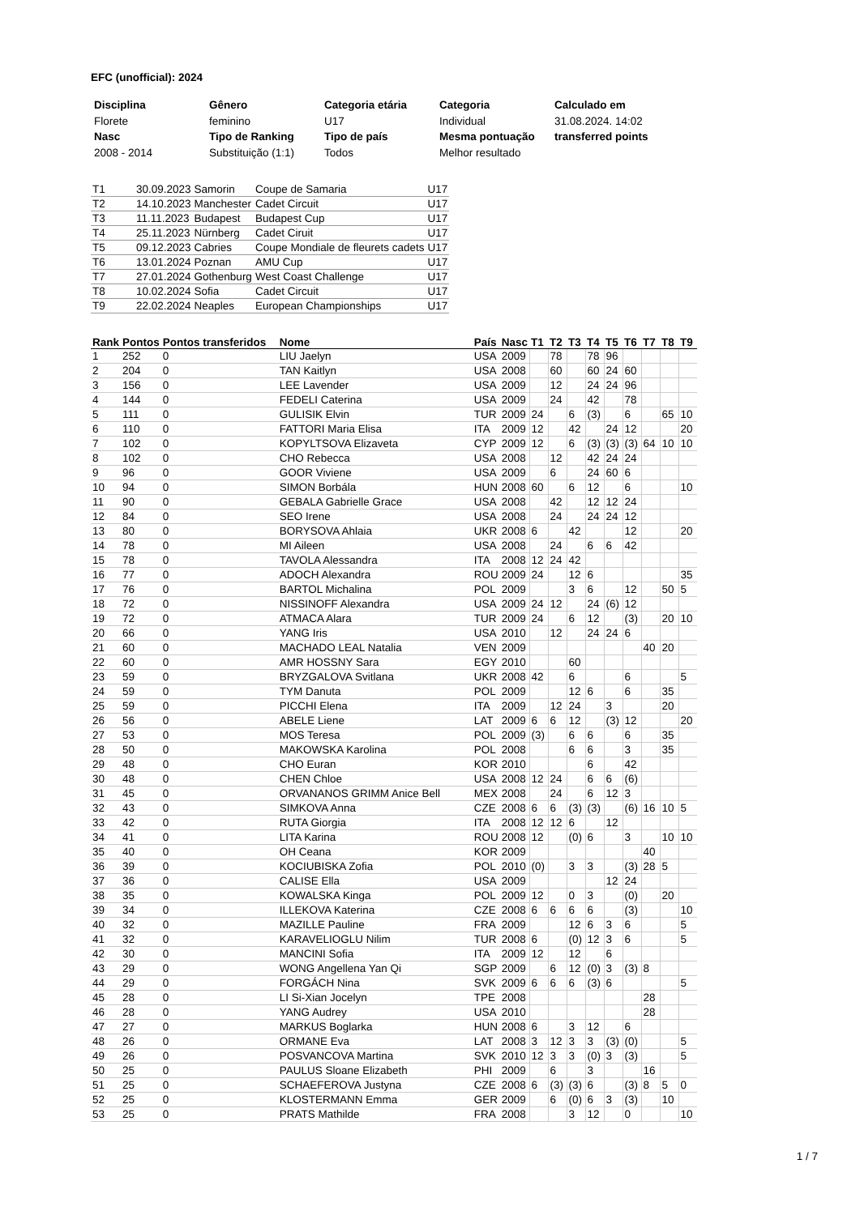EFC (unofficial): 2024
| Disciplina | Gênero | Categoria etária | Categoria | Calculado em |
| --- | --- | --- | --- | --- |
| Florete | feminino | U17 | Individual | 31.08.2024. 14:02 |
| Nasc | Tipo de Ranking | Tipo de país | Mesma pontuação | transferred points |
| 2008 - 2014 | Substituição (1:1) | Todos | Melhor resultado | |
| T1 | 30.09.2023 | Samorin | Coupe de Samaria | U17 |
| T2 | 14.10.2023 | Manchester | Cadet Circuit | U17 |
| T3 | 11.11.2023 | Budapest | Budapest Cup | U17 |
| T4 | 25.11.2023 | Nürnberg | Cadet Ciruit | U17 |
| T5 | 09.12.2023 | Cabries | Coupe Mondiale de fleurets cadets | U17 |
| T6 | 13.01.2024 | Poznan | AMU Cup | U17 |
| T7 | 27.01.2024 | Gothenburg | West Coast Challenge | U17 |
| T8 | 10.02.2024 | Sofia | Cadet Circuit | U17 |
| T9 | 22.02.2024 | Neaples | European Championships | U17 |
| Rank | Pontos | Pontos transferidos | Nome | País | Nasc | T1 | T2 | T3 | T4 | T5 | T6 | T7 | T8 | T9 |
| --- | --- | --- | --- | --- | --- | --- | --- | --- | --- | --- | --- | --- | --- | --- |
| 1 | 252 | 0 | LIU Jaelyn | USA | 2009 | | 78 | | 78 | 96 | | | | |
| 2 | 204 | 0 | TAN Kaitlyn | USA | 2008 | | 60 | | 60 | 24 | 60 | | | |
| 3 | 156 | 0 | LEE Lavender | USA | 2009 | | 12 | | 24 | 24 | 96 | | | |
| 4 | 144 | 0 | FEDELI Caterina | USA | 2009 | | 24 | | 42 | | 78 | | | |
| 5 | 111 | 0 | GULISIK Elvin | TUR | 2009 | 24 | | 6 | (3) | | 6 | | 65 | 10 |
| 6 | 110 | 0 | FATTORI Maria Elisa | ITA | 2009 | 12 | | 42 | | 24 | 12 | | | 20 |
| 7 | 102 | 0 | KOPYLTSOVA Elizaveta | CYP | 2009 | 12 | | 6 | (3) | (3) | (3) | 64 | 10 | 10 |
| 8 | 102 | 0 | CHO Rebecca | USA | 2008 | | 12 | | 42 | 24 | 24 | | | |
| 9 | 96 | 0 | GOOR Viviene | USA | 2009 | | 6 | | 24 | 60 | 6 | | | |
| 10 | 94 | 0 | SIMON Borbála | HUN | 2008 | 60 | | 6 | 12 | | 6 | | | 10 |
| 11 | 90 | 0 | GEBALA Gabrielle Grace | USA | 2008 | | 42 | | 12 | 12 | 24 | | | |
| 12 | 84 | 0 | SEO Irene | USA | 2008 | | 24 | | 24 | 24 | 12 | | | |
| 13 | 80 | 0 | BORYSOVA Ahlaia | UKR | 2008 | 6 | | 42 | | | 12 | | | 20 |
| 14 | 78 | 0 | MI Aileen | USA | 2008 | | 24 | | 6 | 6 | 42 | | | |
| 15 | 78 | 0 | TAVOLA Alessandra | ITA | 2008 | 12 | 24 | 42 | | | | | | |
| 16 | 77 | 0 | ADOCH Alexandra | ROU | 2009 | 24 | | 12 | 6 | | | | | 35 |
| 17 | 76 | 0 | BARTOL Michalina | POL | 2009 | | | 3 | 6 | | 12 | | 50 | 5 |
| 18 | 72 | 0 | NISSINOFF Alexandra | USA | 2009 | 24 | 12 | | 24 | (6) | 12 | | | |
| 19 | 72 | 0 | ATMACA Alara | TUR | 2009 | 24 | | 6 | 12 | | (3) | | 20 | 10 |
| 20 | 66 | 0 | YANG Iris | USA | 2010 | | 12 | | 24 | 24 | 6 | | | |
| 21 | 60 | 0 | MACHADO LEAL Natalia | VEN | 2009 | | | | | | | 40 | 20 | |
| 22 | 60 | 0 | AMR HOSSNY Sara | EGY | 2010 | | | 60 | | | | | | |
| 23 | 59 | 0 | BRYZGALOVA Svitlana | UKR | 2008 | 42 | | 6 | | | 6 | | | 5 |
| 24 | 59 | 0 | TYM Danuta | POL | 2009 | | | 12 | 6 | | 6 | | 35 | |
| 25 | 59 | 0 | PICCHI Elena | ITA | 2009 | | 12 | 24 | | 3 | | | 20 | |
| 26 | 56 | 0 | ABELE Liene | LAT | 2009 | 6 | 6 | 12 | | (3) | 12 | | | 20 |
| 27 | 53 | 0 | MOS Teresa | POL | 2009 | (3) | | 6 | 6 | | 6 | | 35 | |
| 28 | 50 | 0 | MAKOWSKA Karolina | POL | 2008 | | | 6 | 6 | | 3 | | 35 | |
| 29 | 48 | 0 | CHO Euran | KOR | 2010 | | | | 6 | | 42 | | | |
| 30 | 48 | 0 | CHEN Chloe | USA | 2008 | 12 | 24 | | 6 | 6 | (6) | | | |
| 31 | 45 | 0 | ORVANANOS GRIMM Anice Bell | MEX | 2008 | | 24 | | 6 | 12 | 3 | | | |
| 32 | 43 | 0 | SIMKOVA Anna | CZE | 2008 | 6 | 6 | (3) | (3) | | (6) | 16 | 10 | 5 |
| 33 | 42 | 0 | RUTA Giorgia | ITA | 2008 | 12 | 12 | 6 | | 12 | | | | |
| 34 | 41 | 0 | LITA Karina | ROU | 2008 | 12 | | (0) | 6 | | 3 | | 10 | 10 |
| 35 | 40 | 0 | OH Ceana | KOR | 2009 | | | | | | | 40 | | |
| 36 | 39 | 0 | KOCIUBISKA Zofia | POL | 2010 | (0) | | 3 | 3 | | (3) | 28 | 5 | |
| 37 | 36 | 0 | CALISE Ella | USA | 2009 | | | | | 12 | 24 | | | |
| 38 | 35 | 0 | KOWALSKA Kinga | POL | 2009 | 12 | | 0 | 3 | | (0) | | 20 | |
| 39 | 34 | 0 | ILLEKOVA Katerina | CZE | 2008 | 6 | 6 | 6 | 6 | | (3) | | | 10 |
| 40 | 32 | 0 | MAZILLE Pauline | FRA | 2009 | | | 12 | 6 | 3 | 6 | | | 5 |
| 41 | 32 | 0 | KARAVELIOGLU Nilim | TUR | 2008 | 6 | | (0) | 12 | 3 | 6 | | | 5 |
| 42 | 30 | 0 | MANCINI Sofia | ITA | 2009 | 12 | | 12 | | 6 | | | | |
| 43 | 29 | 0 | WONG Angellena Yan Qi | SGP | 2009 | | 6 | 12 | (0) | 3 | (3) | 8 | | |
| 44 | 29 | 0 | FORGÁCH Nina | SVK | 2009 | 6 | 6 | 6 | (3) | 6 | | | | 5 |
| 45 | 28 | 0 | LI Si-Xian Jocelyn | TPE | 2008 | | | | | | | 28 | | |
| 46 | 28 | 0 | YANG Audrey | USA | 2010 | | | | | | | 28 | | |
| 47 | 27 | 0 | MARKUS Boglarka | HUN | 2008 | 6 | | 3 | 12 | | 6 | | | |
| 48 | 26 | 0 | ORMANE Eva | LAT | 2008 | 3 | 12 | 3 | 3 | (3) | (0) | | | 5 |
| 49 | 26 | 0 | POSVANCOVA Martina | SVK | 2010 | 12 | 3 | 3 | (0) | 3 | (3) | | | 5 |
| 50 | 25 | 0 | PAULUS Sloane Elizabeth | PHI | 2009 | | 6 | | 3 | | | 16 | | |
| 51 | 25 | 0 | SCHAEFEROVA Justyna | CZE | 2008 | 6 | (3) | (3) | 6 | | (3) | 8 | 5 | 0 |
| 52 | 25 | 0 | KLOSTERMANN Emma | GER | 2009 | | 6 | (0) | 6 | 3 | (3) | | 10 | |
| 53 | 25 | 0 | PRATS Mathilde | FRA | 2008 | | | 3 | 12 | | 0 | | | 10 |
1 / 7